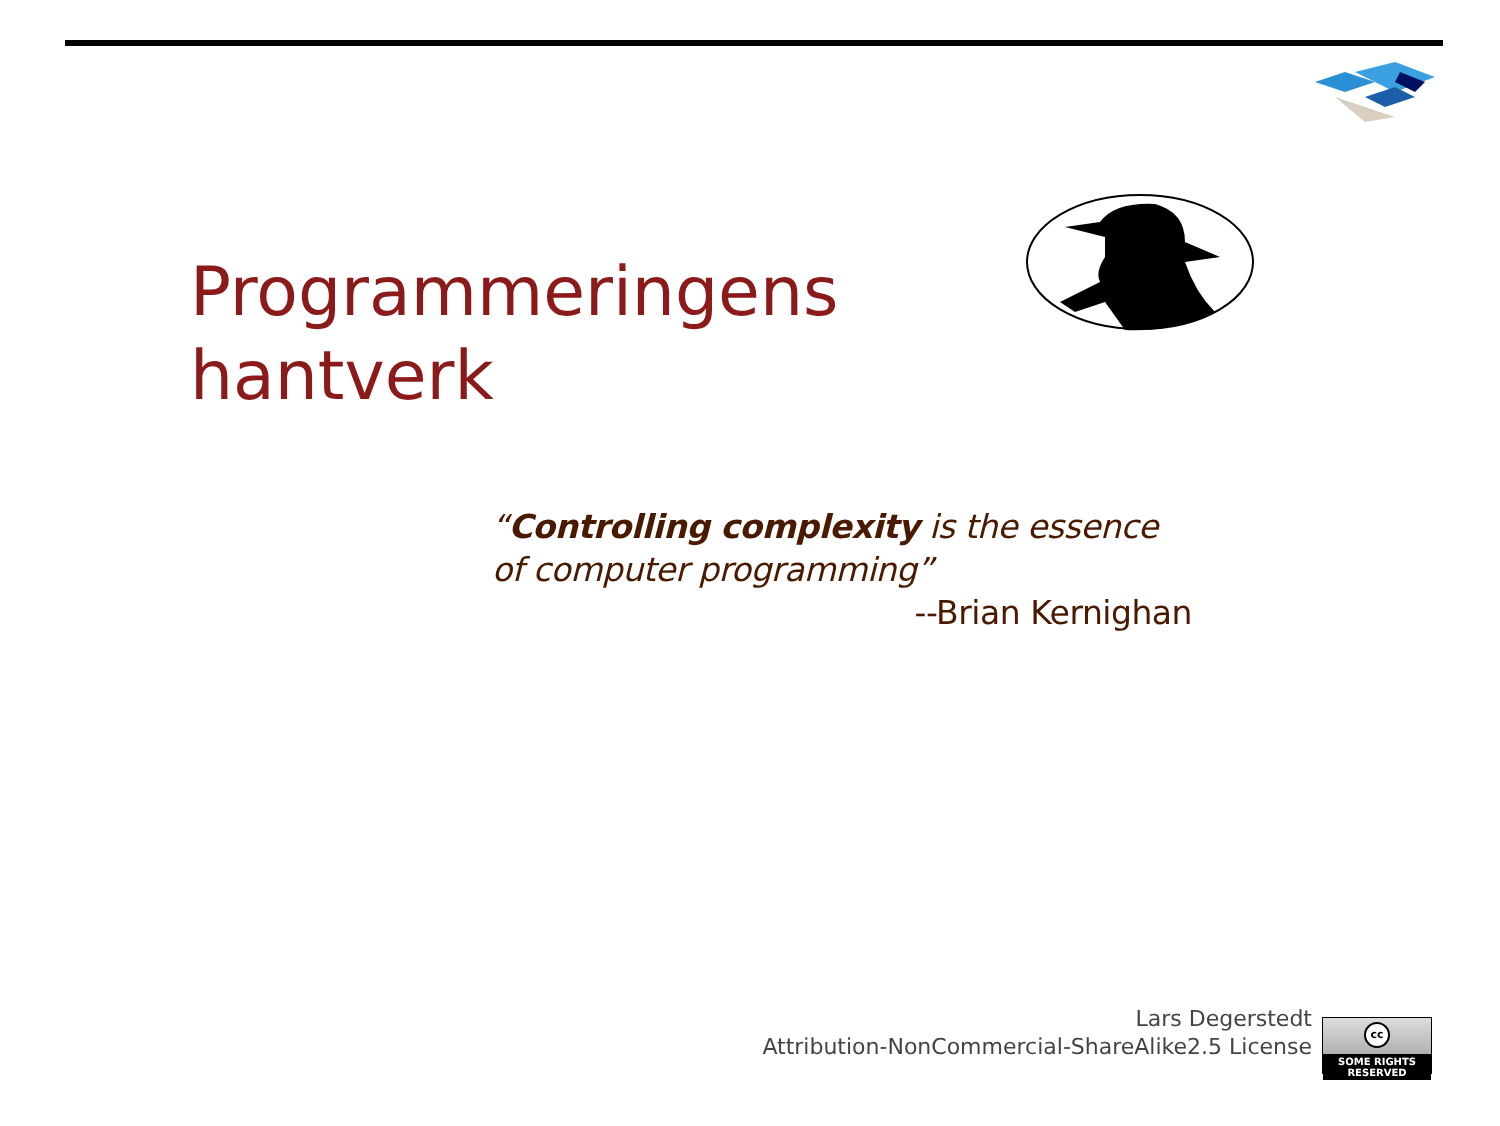Programmeringens
hantverk
“Controlling complexity is the essence of computer programming”
--Brian Kernighan
Lars Degerstedt
Attribution-NonCommercial-ShareAlike2.5 License
cc
SOME RIGHTS RESERVED